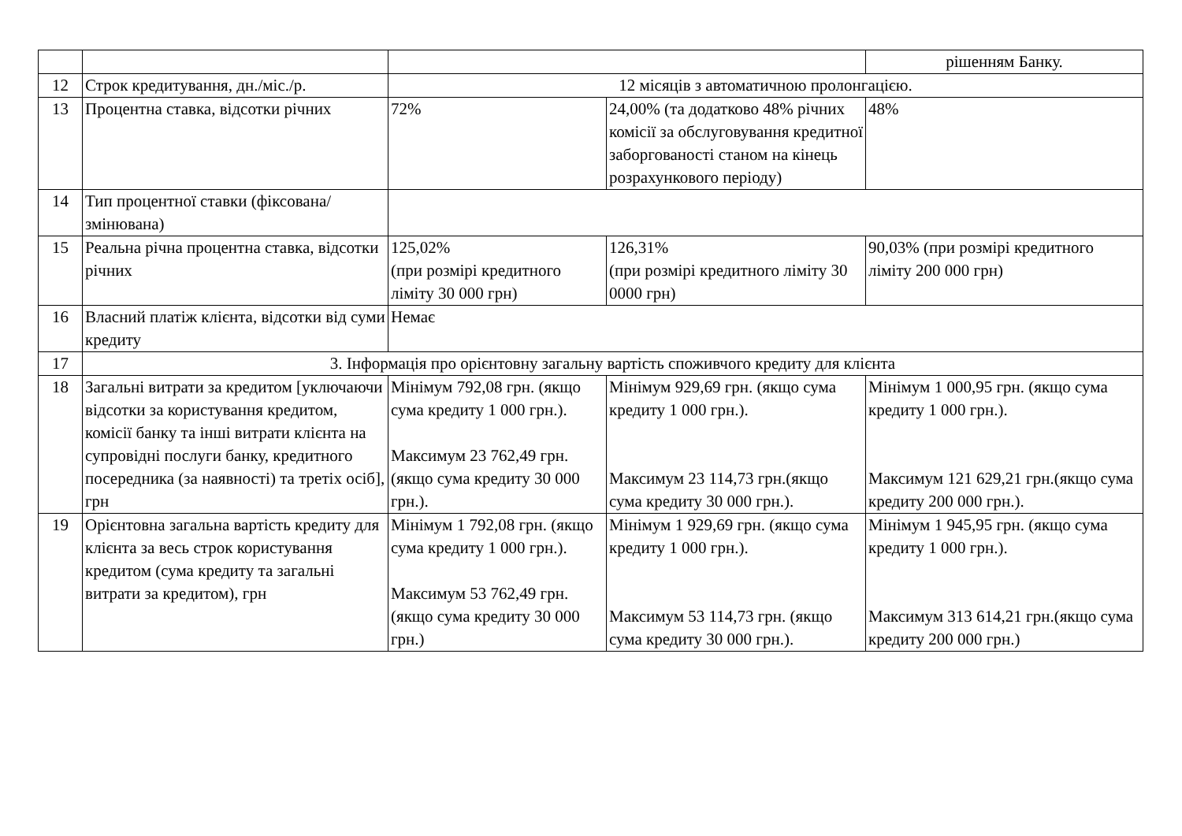| | | | | рішенням Банку. |
| 12 | Строк кредитування, дн./міс./р. | 12 місяців з автоматичною пролонгацією. | | |
| 13 | Процентна ставка, відсотки річних | 72% | 24,00% (та додатково 48% річних комісії за обслуговування кредитної заборгованості станом на кінець розрахункового періоду) | 48% |
| 14 | Тип процентної ставки (фіксована/змінювана) | | | |
| 15 | Реальна річна процентна ставка, відсотки річних | 125,02% (при розмірі кредитного ліміту 30 000 грн) | 126,31% (при розмірі кредитного ліміту 30 0000 грн) | 90,03% (при розмірі кредитного ліміту 200 000 грн) |
| 16 | Власний платіж клієнта, відсотки від суми кредиту | Немає | | |
| 17 | 3. Інформація про орієнтовну загальну вартість споживчого кредиту для клієнта | | | |
| 18 | Загальні витрати за кредитом [уключаючи відсотки за користування кредитом, комісії банку та інші витрати клієнта на супровідні послуги банку, кредитного посередника (за наявності) та третіх осіб], грн | Мінімум 792,08 грн. (якщо сума кредиту 1 000 грн.). Максимум 23 762,49 грн.(якщо сума кредиту 30 000 грн.). | Мінімум 929,69 грн. (якщо сума кредиту 1 000 грн.). Максимум 23 114,73 грн.(якщо сума кредиту 30 000 грн.). | Мінімум 1 000,95 грн. (якщо сума кредиту 1 000 грн.). Максимум 121 629,21 грн.(якщо сума кредиту 200 000 грн.). |
| 19 | Орієнтовна загальна вартість кредиту для клієнта за весь строк користування кредитом (сума кредиту та загальні витрати за кредитом), грн | Мінімум 1 792,08 грн. (якщо сума кредиту 1 000 грн.). Максимум 53 762,49 грн.(якщо сума кредиту 30 000 грн.) | Мінімум 1 929,69 грн. (якщо сума кредиту 1 000 грн.). Максимум 53 114,73 грн. (якщо сума кредиту 30 000 грн.). | Мінімум 1 945,95 грн. (якщо сума кредиту 1 000 грн.). Максимум 313 614,21 грн.(якщо сума кредиту 200 000 грн.) |